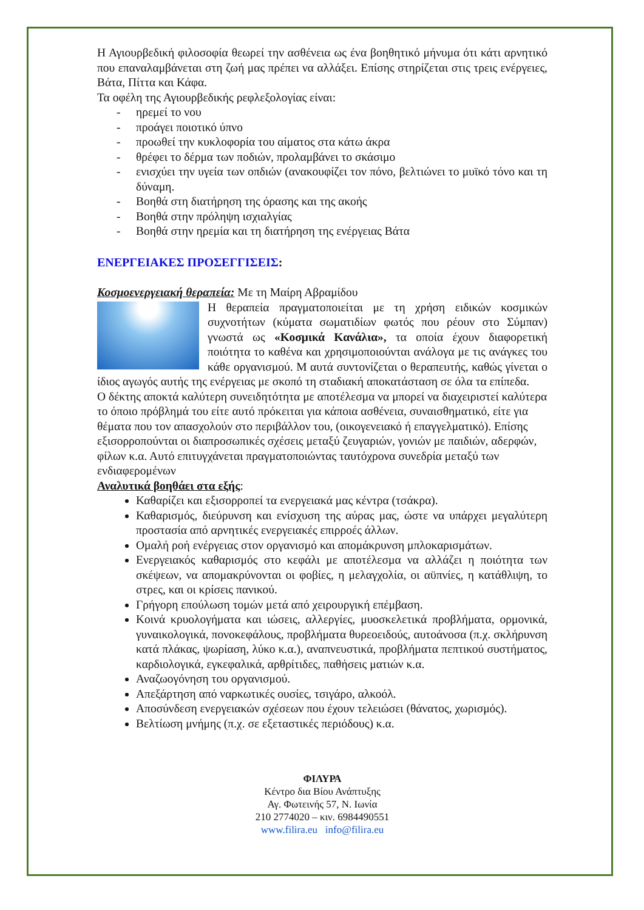Η Αγιουρβεδική φιλοσοφία θεωρεί την ασθένεια ως ένα βοηθητικό μήνυμα ότι κάτι αρνητικό που επαναλαμβάνεται στη ζωή μας πρέπει να αλλάξει. Επίσης στηρίζεται στις τρεις ενέργειες, Βάτα, Πίττα και Κάφα.
Τα οφέλη της Αγιουρβεδικής ρεφλεξολογίας είναι:
- ηρεμεί το νου
- προάγει ποιοτικό ύπνο
- προωθεί την κυκλοφορία του αίματος στα κάτω άκρα
- θρέφει το δέρμα των ποδιών, προλαμβάνει το σκάσιμο
- ενισχύει την υγεία των οπδιών (ανακουφίζει τον πόνο, βελτιώνει το μυϊκό τόνο και τη δύναμη.
- Βοηθά στη διατήρηση της όρασης και της ακοής
- Βοηθά στην πρόληψη ισχιαλγίας
- Βοηθά στην ηρεμία και τη διατήρηση της ενέργειας Βάτα
ΕΝΕΡΓΕΙΑΚΕΣ ΠΡΟΣΕΓΓΙΣΕΙΣ:
Κοσμοενεργειακή θεραπεία: Με τη Μαίρη Αβραμίδου
Η θεραπεία πραγματοποιείται με τη χρήση ειδικών κοσμικών συχνοτήτων (κύματα σωματιδίων φωτός που ρέουν στο Σύμπαν) γνωστά ως «Κοσμικά Κανάλια», τα οποία έχουν διαφορετική ποιότητα το καθένα και χρησιμοποιούνται ανάλογα με τις ανάγκες του κάθε οργανισμού. Μ αυτά συντονίζεται ο θεραπευτής, καθώς γίνεται ο ίδιος αγωγός αυτής της ενέργειας με σκοπό τη σταδιακή αποκατάσταση σε όλα τα επίπεδα.
Ο δέκτης αποκτά καλύτερη συνειδητότητα με αποτέλεσμα να μπορεί να διαχειριστεί καλύτερα το όποιο πρόβλημά του είτε αυτό πρόκειται για κάποια ασθένεια, συναισθηματικό, είτε για θέματα που τον απασχολούν στο περιβάλλον του, (οικογενειακό ή επαγγελματικό). Επίσης εξισορροπούνται οι διαπροσωπικές σχέσεις μεταξύ ζευγαριών, γονιών με παιδιών, αδερφών, φίλων κ.α. Αυτό επιτυγχάνεται πραγματοποιώντας ταυτόχρονα συνεδρία μεταξύ των ενδιαφερομένων
Αναλυτικά βοηθάει στα εξής:
Καθαρίζει και εξισορροπεί τα ενεργειακά μας κέντρα (τσάκρα).
Καθαρισμός, διεύρυνση και ενίσχυση της αύρας μας, ώστε να υπάρχει μεγαλύτερη προστασία από αρνητικές ενεργειακές επιρροές άλλων.
Ομαλή ροή ενέργειας στον οργανισμό και απομάκρυνση μπλοκαρισμάτων.
Ενεργειακός καθαρισμός στο κεφάλι με αποτέλεσμα να αλλάζει η ποιότητα των σκέψεων, να απομακρύνονται οι φοβίες, η μελαγχολία, οι αϋπνίες, η κατάθλιψη, το στρες, και οι κρίσεις πανικού.
Γρήγορη επούλωση τομών μετά από χειρουργική επέμβαση.
Κοινά κρυολογήματα και ιώσεις, αλλεργίες, μυοσκελετικά προβλήματα, ορμονικά, γυναικολογικά, πονοκεφάλους, προβλήματα θυρεοειδούς, αυτοάνοσα (π.χ. σκλήρυνση κατά πλάκας, ψωρίαση, λύκο κ.α.), αναπνευστικά, προβλήματα πεπτικού συστήματος, καρδιολογικά, εγκεφαλικά, αρθρίτιδες, παθήσεις ματιών κ.α.
Αναζωογόνηση του οργανισμού.
Απεξάρτηση από ναρκωτικές ουσίες, τσιγάρο, αλκοόλ.
Αποσύνδεση ενεργειακών σχέσεων που έχουν τελειώσει (θάνατος, χωρισμός).
Βελτίωση μνήμης (π.χ. σε εξεταστικές περιόδους) κ.α.
ΦΙΛΥΡΑ
Κέντρο δια Βίου Ανάπτυξης
Αγ. Φωτεινής 57, Ν. Ιωνία
210 2774020 – κιν. 6984490551
www.filira.eu info@filira.eu